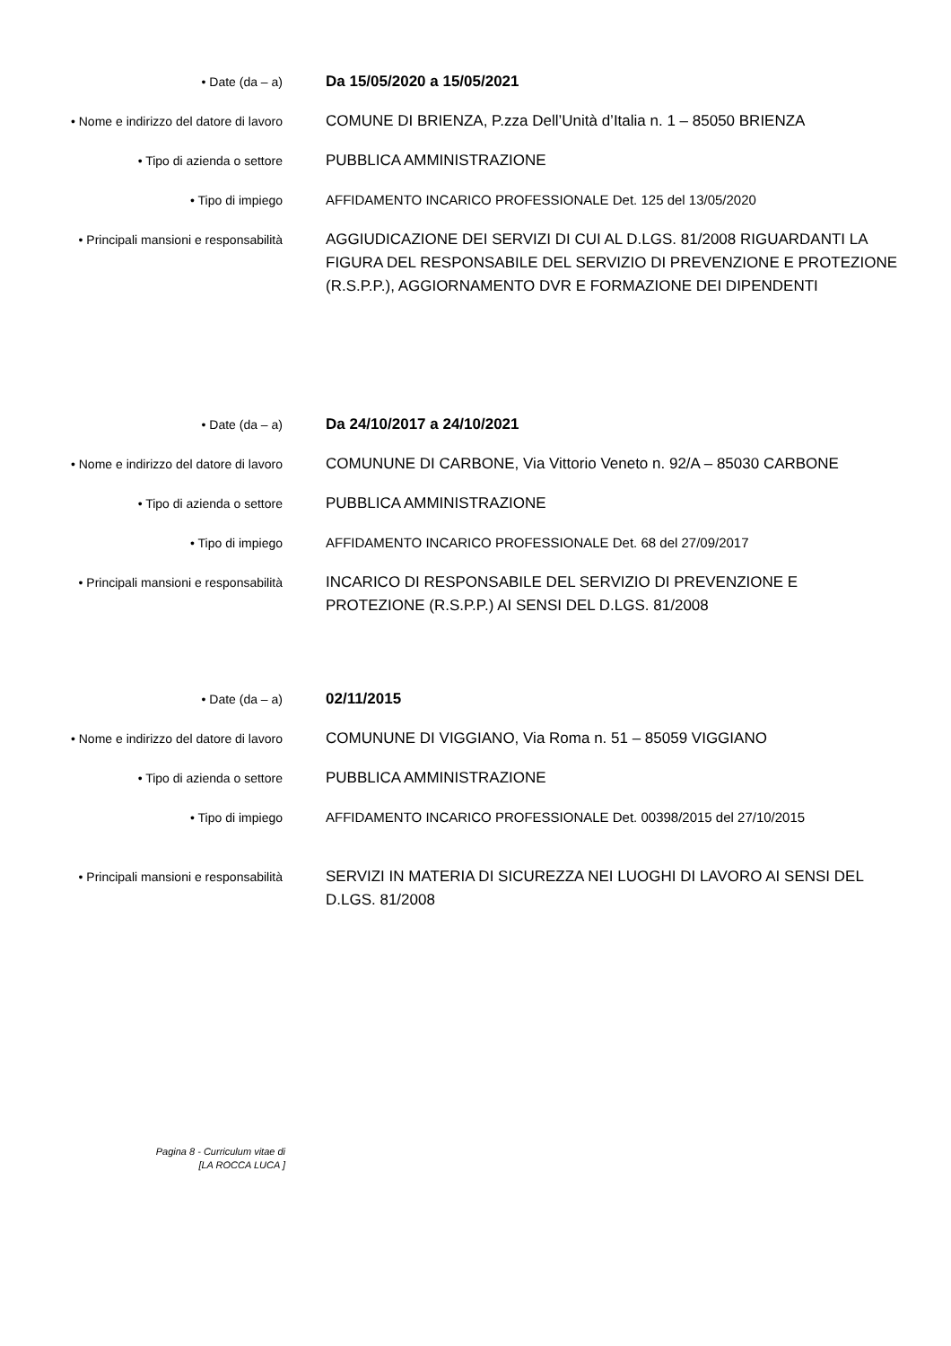• Date (da – a)
Da 15/05/2020 a 15/05/2021
• Nome e indirizzo del datore di lavoro
COMUNE DI BRIENZA, P.zza Dell’Unità d’Italia n. 1 – 85050 BRIENZA
• Tipo di azienda o settore
PUBBLICA AMMINISTRAZIONE
• Tipo di impiego
AFFIDAMENTO INCARICO PROFESSIONALE Det. 125 del 13/05/2020
• Principali mansioni e responsabilità
AGGIUDICAZIONE DEI SERVIZI DI CUI AL D.LGS. 81/2008 RIGUARDANTI LA FIGURA DEL RESPONSABILE DEL SERVIZIO DI PREVENZIONE E PROTEZIONE (R.S.P.P.), AGGIORNAMENTO DVR E FORMAZIONE DEI DIPENDENTI
• Date (da – a)
Da 24/10/2017 a 24/10/2021
• Nome e indirizzo del datore di lavoro
COMUNUNE DI CARBONE, Via Vittorio Veneto n. 92/A – 85030 CARBONE
• Tipo di azienda o settore
PUBBLICA AMMINISTRAZIONE
• Tipo di impiego
AFFIDAMENTO INCARICO PROFESSIONALE Det. 68 del 27/09/2017
• Principali mansioni e responsabilità
INCARICO DI RESPONSABILE DEL SERVIZIO DI PREVENZIONE E PROTEZIONE (R.S.P.P.) AI SENSI DEL D.LGS. 81/2008
• Date (da – a)
02/11/2015
• Nome e indirizzo del datore di lavoro
COMUNUNE DI VIGGIANO, Via Roma n. 51 – 85059 VIGGIANO
• Tipo di azienda o settore
PUBBLICA AMMINISTRAZIONE
• Tipo di impiego
AFFIDAMENTO INCARICO PROFESSIONALE Det. 00398/2015 del 27/10/2015
• Principali mansioni e responsabilità
SERVIZI IN MATERIA DI SICUREZZA NEI LUOGHI DI LAVORO AI SENSI DEL D.LGS. 81/2008
Pagina 8 - Curriculum vitae di
[LA ROCCA LUCA ]